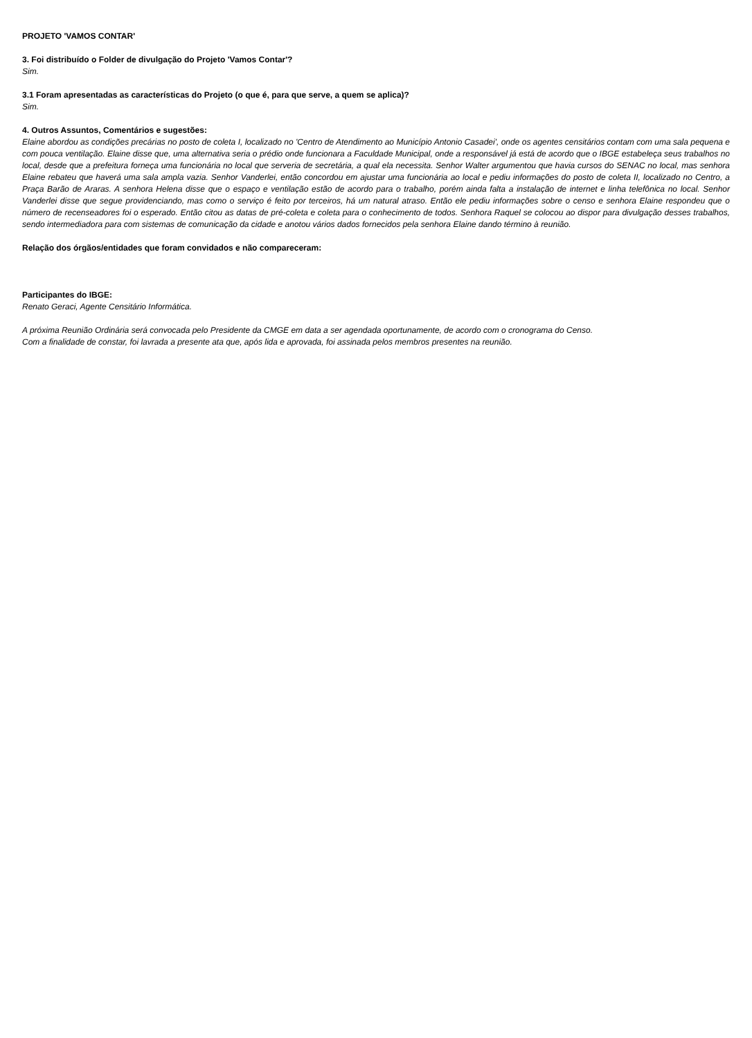PROJETO 'VAMOS CONTAR'
3. Foi distribuído o Folder de divulgação do Projeto 'Vamos Contar'?
Sim.
3.1 Foram apresentadas as características do Projeto (o que é, para que serve, a quem se aplica)?
Sim.
4. Outros Assuntos, Comentários e sugestões:
Elaine abordou as condições precárias no posto de coleta I, localizado no 'Centro de Atendimento ao Município Antonio Casadei', onde os agentes censitários contam com uma sala pequena e com pouca ventilação. Elaine disse que, uma alternativa seria o prédio onde funcionara a Faculdade Municipal, onde a responsável já está de acordo que o IBGE estabeleça seus trabalhos no local, desde que a prefeitura forneça uma funcionária no local que serveria de secretária, a qual ela necessita. Senhor Walter argumentou que havia cursos do SENAC no local, mas senhora Elaine rebateu que haverá uma sala ampla vazia. Senhor Vanderlei, então concordou em ajustar uma funcionária ao local e pediu informações do posto de coleta II, localizado no Centro, a Praça Barão de Araras. A senhora Helena disse que o espaço e ventilação estão de acordo para o trabalho, porém ainda falta a instalação de internet e linha telefônica no local. Senhor Vanderlei disse que segue providenciando, mas como o serviço é feito por terceiros, há um natural atraso. Então ele pediu informações sobre o censo e senhora Elaine respondeu que o número de recenseadores foi o esperado. Então citou as datas de pré-coleta e coleta para o conhecimento de todos. Senhora Raquel se colocou ao dispor para divulgação desses trabalhos, sendo intermediadora para com sistemas de comunicação da cidade e anotou vários dados fornecidos pela senhora Elaine dando término à reunião.
Relação dos órgãos/entidades que foram convidados e não compareceram:
Participantes do IBGE:
Renato Geraci, Agente Censitário Informática.
A próxima Reunião Ordinária será convocada pelo Presidente da CMGE em data a ser agendada oportunamente, de acordo com o cronograma do Censo.
Com a finalidade de constar, foi lavrada a presente ata que, após lida e aprovada, foi assinada pelos membros presentes na reunião.